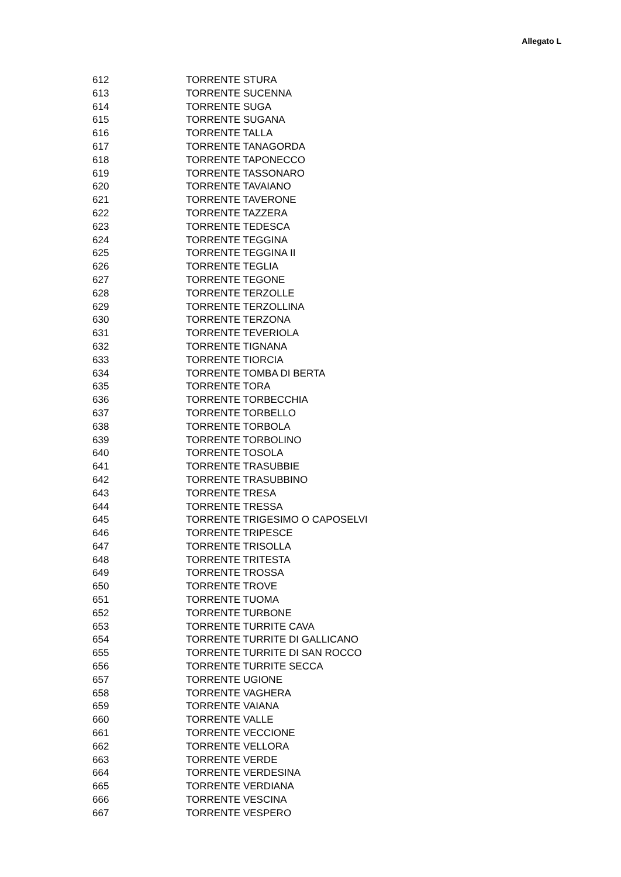Allegato L
| 612 | TORRENTE STURA |
| 613 | TORRENTE SUCENNA |
| 614 | TORRENTE SUGA |
| 615 | TORRENTE SUGANA |
| 616 | TORRENTE TALLA |
| 617 | TORRENTE TANAGORDA |
| 618 | TORRENTE TAPONECCO |
| 619 | TORRENTE TASSONARO |
| 620 | TORRENTE TAVAIANO |
| 621 | TORRENTE TAVERONE |
| 622 | TORRENTE TAZZERA |
| 623 | TORRENTE TEDESCA |
| 624 | TORRENTE TEGGINA |
| 625 | TORRENTE TEGGINA II |
| 626 | TORRENTE TEGLIA |
| 627 | TORRENTE TEGONE |
| 628 | TORRENTE TERZOLLE |
| 629 | TORRENTE TERZOLLINA |
| 630 | TORRENTE TERZONA |
| 631 | TORRENTE TEVERIOLA |
| 632 | TORRENTE TIGNANA |
| 633 | TORRENTE TIORCIA |
| 634 | TORRENTE TOMBA DI BERTA |
| 635 | TORRENTE TORA |
| 636 | TORRENTE TORBECCHIA |
| 637 | TORRENTE TORBELLO |
| 638 | TORRENTE TORBOLA |
| 639 | TORRENTE TORBOLINO |
| 640 | TORRENTE TOSOLA |
| 641 | TORRENTE TRASUBBIE |
| 642 | TORRENTE TRASUBBINO |
| 643 | TORRENTE TRESA |
| 644 | TORRENTE TRESSA |
| 645 | TORRENTE TRIGESIMO O CAPOSELVI |
| 646 | TORRENTE TRIPESCE |
| 647 | TORRENTE TRISOLLA |
| 648 | TORRENTE TRITESTA |
| 649 | TORRENTE TROSSA |
| 650 | TORRENTE TROVE |
| 651 | TORRENTE TUOMA |
| 652 | TORRENTE TURBONE |
| 653 | TORRENTE TURRITE CAVA |
| 654 | TORRENTE TURRITE DI GALLICANO |
| 655 | TORRENTE TURRITE DI SAN ROCCO |
| 656 | TORRENTE TURRITE SECCA |
| 657 | TORRENTE UGIONE |
| 658 | TORRENTE VAGHERA |
| 659 | TORRENTE VAIANA |
| 660 | TORRENTE VALLE |
| 661 | TORRENTE VECCIONE |
| 662 | TORRENTE VELLORA |
| 663 | TORRENTE VERDE |
| 664 | TORRENTE VERDESINA |
| 665 | TORRENTE VERDIANA |
| 666 | TORRENTE VESCINA |
| 667 | TORRENTE VESPERO |